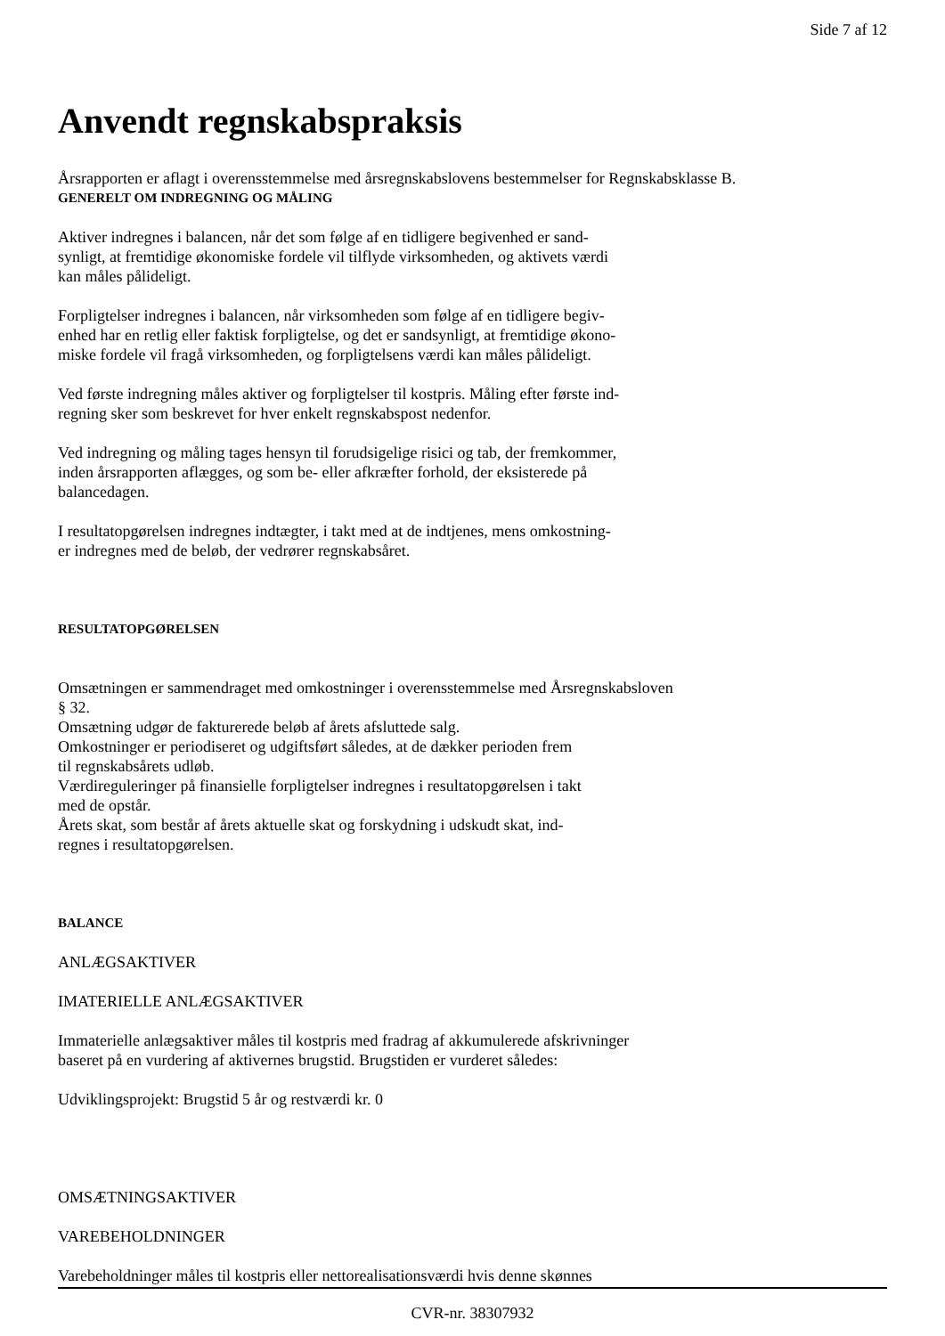Side 7 af 12
Anvendt regnskabspraksis
Årsrapporten er aflagt i overensstemmelse med årsregnskabslovens bestemmelser for Regnskabsklasse B.
GENERELT OM INDREGNING OG MÅLING
Aktiver indregnes i balancen, når det som følge af en tidligere begivenhed er sand-
synligt, at fremtidige økonomiske fordele vil tilflyde virksomheden, og aktivets værdi
kan måles pålideligt.
Forpligtelser indregnes i balancen, når virksomheden som følge af en tidligere begiv-
enhed har en retlig eller faktisk forpligtelse, og det er sandsynligt, at fremtidige økono-
miske fordele vil fragå virksomheden, og forpligtelsens værdi kan måles pålideligt.
Ved første indregning måles aktiver og forpligtelser til kostpris. Måling efter første ind-
regning sker som beskrevet for hver enkelt regnskabspost nedenfor.
Ved indregning og måling tages hensyn til forudsigelige risici og tab, der fremkommer,
inden årsrapporten aflægges, og som be- eller afkræfter forhold, der eksisterede på
balancedagen.
I resultatopgørelsen indregnes indtægter, i takt med at de indtjenes, mens omkostning-
er indregnes med de beløb, der vedrører regnskabsåret.
RESULTATOPGØRELSEN
Omsætningen er sammendraget med omkostninger i overensstemmelse med Årsregnskabsloven
§ 32.
Omsætning udgør de fakturerede beløb af årets afsluttede salg.
Omkostninger er periodiseret og udgiftsført således, at de dækker perioden frem
til regnskabsårets udløb.
Værdireguleringer på finansielle forpligtelser indregnes i resultatopgørelsen i takt
med de opstår.
Årets skat, som består af årets aktuelle skat og forskydning i udskudt skat, ind-
regnes i resultatopgørelsen.
BALANCE
ANLÆGSAKTIVER
IMATERIELLE ANLÆGSAKTIVER
Immaterielle anlægsaktiver måles til kostpris med fradrag af akkumulerede afskrivninger
baseret på en vurdering af aktivernes brugstid. Brugstiden er vurderet således:
Udviklingsprojekt: Brugstid 5 år og restværdi kr. 0
OMSÆTNINGSAKTIVER
VAREBEHOLDNINGER
Varebeholdninger måles til kostpris eller nettorealisationsværdi hvis denne skønnes
CVR-nr. 38307932